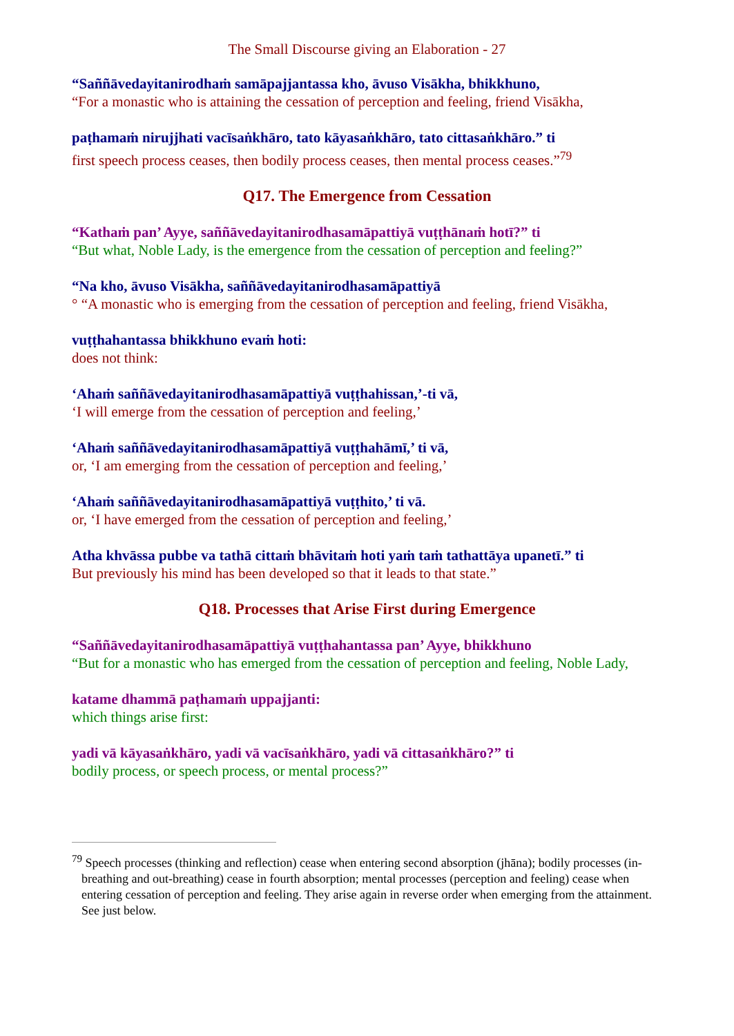The Small Discourse giving an Elaboration - 27
“Saññāvedayitanirodhaṁ samāpajjantassa kho, āvuso Visākha, bhikkhuno,
“For a monastic who is attaining the cessation of perception and feeling, friend Visākha,
paṭhamaṁ nirujjhati vacīsaṅkhāro, tato kāyasaṅkhāro, tato cittasaṅkhāro.” ti
first speech process ceases, then bodily process ceases, then mental process ceases.”<sup>79</sup>
Q17. The Emergence from Cessation
“Kathaṁ pan’ Ayye, saññāvedayitanirodhasamāpattiyā vuṭṭhānaṁ hotī?” ti
“But what, Noble Lady, is the emergence from the cessation of perception and feeling?”
“Na kho, āvuso Visākha, saññāvedayitanirodhasamāpattiyā
° “A monastic who is emerging from the cessation of perception and feeling, friend Visākha,
vuṭṭhahantassa bhikkhuno evaṁ hoti:
does not think:
‘Ahaṁ saññāvedayitanirodhasamāpattiyā vuṭṭhahissan,’-ti vā,
‘I will emerge from the cessation of perception and feeling,’
‘Ahaṁ saññāvedayitanirodhasamāpattiyā vuṭṭhahāmī,’ ti vā,
or, ‘I am emerging from the cessation of perception and feeling,’
‘Ahaṁ saññāvedayitanirodhasamāpattiyā vuṭṭhito,’ ti vā.
or, ‘I have emerged from the cessation of perception and feeling,’
Atha khvāssa pubbe va tathā cittaṁ bhāvitaṁ hoti yaṁ taṁ tathattāya upanetī.” ti
But previously his mind has been developed so that it leads to that state.”
Q18. Processes that Arise First during Emergence
“Saññāvedayitanirodhasamāpattiyā vuṭṭhahantassa pan’ Ayye, bhikkhuno
“But for a monastic who has emerged from the cessation of perception and feeling, Noble Lady,
katame dhammā paṭhamaṁ uppajjanti:
which things arise first:
yadi vā kāyasaṅkhāro, yadi vā vacīsaṅkhāro, yadi vā cittasaṅkhāro?” ti
bodily process, or speech process, or mental process?”
<sup>79</sup> Speech processes (thinking and reflection) cease when entering second absorption (jhāna); bodily processes (in-breathing and out-breathing) cease in fourth absorption; mental processes (perception and feeling) cease when entering cessation of perception and feeling. They arise again in reverse order when emerging from the attainment. See just below.